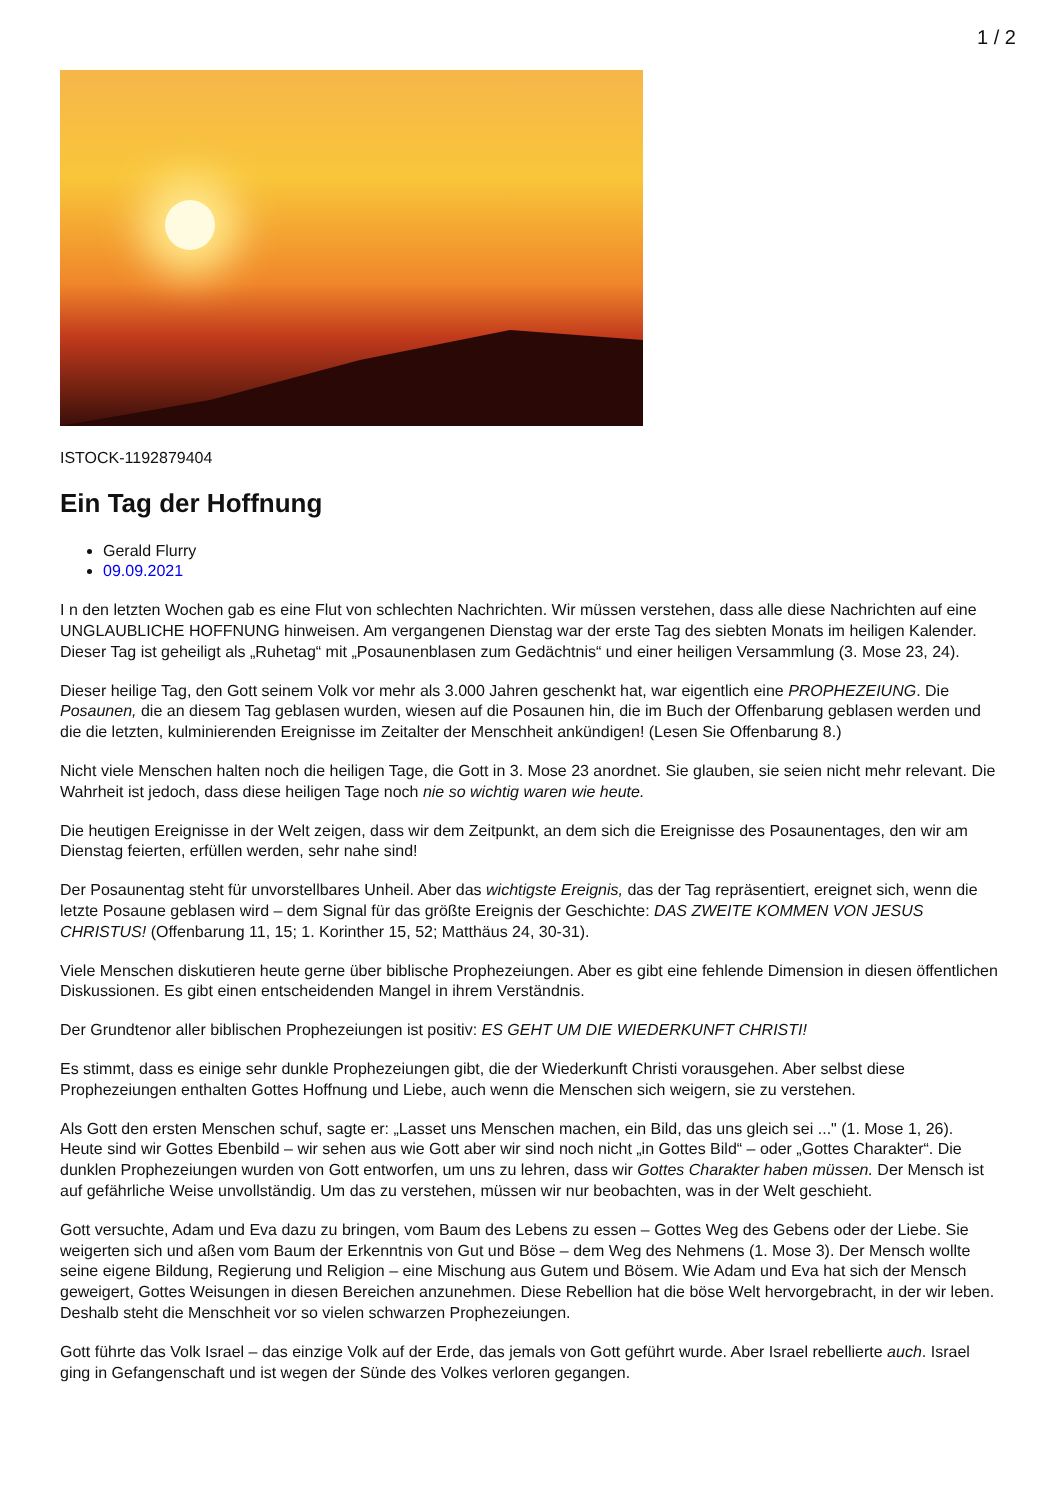1 / 2
ISTOCK-1192879404
Ein Tag der Hoffnung
Gerald Flurry
09.09.2021
I n den letzten Wochen gab es eine Flut von schlechten Nachrichten. Wir müssen verstehen, dass alle diese Nachrichten auf eine UNGLAUBLICHE HOFFNUNG hinweisen. Am vergangenen Dienstag war der erste Tag des siebten Monats im heiligen Kalender. Dieser Tag ist geheiligt als „Ruhetag“ mit „Posaunenblasen zum Gedächtnis“ und einer heiligen Versammlung (3. Mose 23, 24).
Dieser heilige Tag, den Gott seinem Volk vor mehr als 3.000 Jahren geschenkt hat, war eigentlich eine PROPHEZEIUNG. Die Posaunen, die an diesem Tag geblasen wurden, wiesen auf die Posaunen hin, die im Buch der Offenbarung geblasen werden und die die letzten, kulminierenden Ereignisse im Zeitalter der Menschheit ankündigen! (Lesen Sie Offenbarung 8.)
Nicht viele Menschen halten noch die heiligen Tage, die Gott in 3. Mose 23 anordnet. Sie glauben, sie seien nicht mehr relevant. Die Wahrheit ist jedoch, dass diese heiligen Tage noch nie so wichtig waren wie heute.
Die heutigen Ereignisse in der Welt zeigen, dass wir dem Zeitpunkt, an dem sich die Ereignisse des Posaunentages, den wir am Dienstag feierten, erfüllen werden, sehr nahe sind!
Der Posaunentag steht für unvorstellbares Unheil. Aber das wichtigste Ereignis, das der Tag repräsentiert, ereignet sich, wenn die letzte Posaune geblasen wird – dem Signal für das größte Ereignis der Geschichte: DAS ZWEITE KOMMEN VON JESUS CHRISTUS! (Offenbarung 11, 15; 1. Korinther 15, 52; Matthäus 24, 30-31).
Viele Menschen diskutieren heute gerne über biblische Prophezeiungen. Aber es gibt eine fehlende Dimension in diesen öffentlichen Diskussionen. Es gibt einen entscheidenden Mangel in ihrem Verständnis.
Der Grundtenor aller biblischen Prophezeiungen ist positiv: ES GEHT UM DIE WIEDERKUNFT CHRISTI!
Es stimmt, dass es einige sehr dunkle Prophezeiungen gibt, die der Wiederkunft Christi vorausgehen. Aber selbst diese Prophezeiungen enthalten Gottes Hoffnung und Liebe, auch wenn die Menschen sich weigern, sie zu verstehen.
Als Gott den ersten Menschen schuf, sagte er: „Lasset uns Menschen machen, ein Bild, das uns gleich sei ..." (1. Mose 1, 26). Heute sind wir Gottes Ebenbild – wir sehen aus wie Gott aber wir sind noch nicht „in Gottes Bild“ – oder „Gottes Charakter“. Die dunklen Prophezeiungen wurden von Gott entworfen, um uns zu lehren, dass wir Gottes Charakter haben müssen. Der Mensch ist auf gefährliche Weise unvollständig. Um das zu verstehen, müssen wir nur beobachten, was in der Welt geschieht.
Gott versuchte, Adam und Eva dazu zu bringen, vom Baum des Lebens zu essen – Gottes Weg des Gebens oder der Liebe. Sie weigerten sich und aßen vom Baum der Erkenntnis von Gut und Böse – dem Weg des Nehmens (1. Mose 3). Der Mensch wollte seine eigene Bildung, Regierung und Religion – eine Mischung aus Gutem und Bösem. Wie Adam und Eva hat sich der Mensch geweigert, Gottes Weisungen in diesen Bereichen anzunehmen. Diese Rebellion hat die böse Welt hervorgebracht, in der wir leben. Deshalb steht die Menschheit vor so vielen schwarzen Prophezeiungen.
Gott führte das Volk Israel – das einzige Volk auf der Erde, das jemals von Gott geführt wurde. Aber Israel rebellierte auch. Israel ging in Gefangenschaft und ist wegen der Sünde des Volkes verloren gegangen.